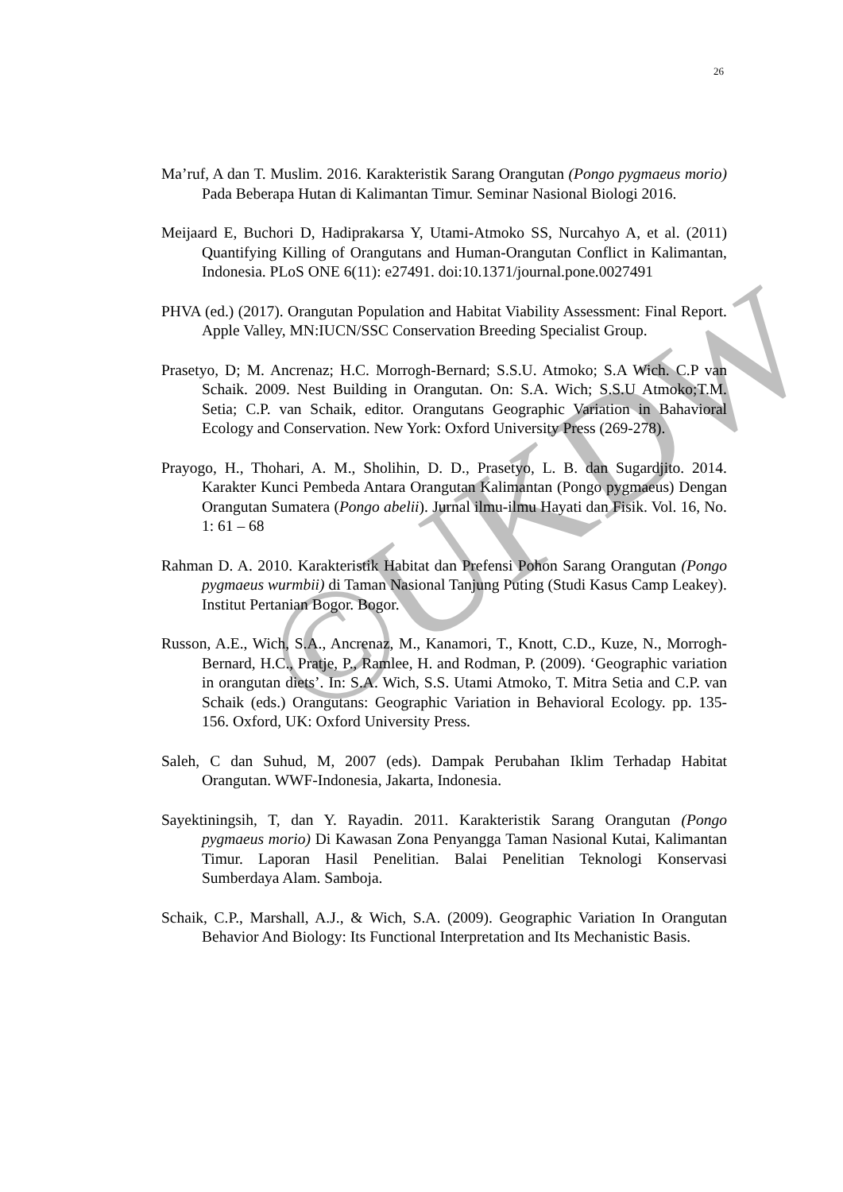26
Ma’ruf, A dan T. Muslim. 2016. Karakteristik Sarang Orangutan (Pongo pygmaeus morio) Pada Beberapa Hutan di Kalimantan Timur. Seminar Nasional Biologi 2016.
Meijaard E, Buchori D, Hadiprakarsa Y, Utami-Atmoko SS, Nurcahyo A, et al. (2011) Quantifying Killing of Orangutans and Human-Orangutan Conflict in Kalimantan, Indonesia. PLoS ONE 6(11): e27491. doi:10.1371/journal.pone.0027491
PHVA (ed.) (2017). Orangutan Population and Habitat Viability Assessment: Final Report. Apple Valley, MN:IUCN/SSC Conservation Breeding Specialist Group.
Prasetyo, D; M. Ancrenaz; H.C. Morrogh-Bernard; S.S.U. Atmoko; S.A Wich. C.P van Schaik. 2009. Nest Building in Orangutan. On: S.A. Wich; S.S.U Atmoko;T.M. Setia; C.P. van Schaik, editor. Orangutans Geographic Variation in Bahavioral Ecology and Conservation. New York: Oxford University Press (269-278).
Prayogo, H., Thohari, A. M., Sholihin, D. D., Prasetyo, L. B. dan Sugardjito. 2014. Karakter Kunci Pembeda Antara Orangutan Kalimantan (Pongo pygmaeus) Dengan Orangutan Sumatera (Pongo abelii). Jurnal ilmu-ilmu Hayati dan Fisik. Vol. 16, No. 1: 61 – 68
Rahman D. A. 2010. Karakteristik Habitat dan Prefensi Pohon Sarang Orangutan (Pongo pygmaeus wurmbii) di Taman Nasional Tanjung Puting (Studi Kasus Camp Leakey). Institut Pertanian Bogor. Bogor.
Russon, A.E., Wich, S.A., Ancrenaz, M., Kanamori, T., Knott, C.D., Kuze, N., Morrogh-Bernard, H.C., Pratje, P., Ramlee, H. and Rodman, P. (2009). ‘Geographic variation in orangutan diets’. In: S.A. Wich, S.S. Utami Atmoko, T. Mitra Setia and C.P. van Schaik (eds.) Orangutans: Geographic Variation in Behavioral Ecology. pp. 135-156. Oxford, UK: Oxford University Press.
Saleh, C dan Suhud, M, 2007 (eds). Dampak Perubahan Iklim Terhadap Habitat Orangutan. WWF-Indonesia, Jakarta, Indonesia.
Sayektiningsih, T, dan Y. Rayadin. 2011. Karakteristik Sarang Orangutan (Pongo pygmaeus morio) Di Kawasan Zona Penyangga Taman Nasional Kutai, Kalimantan Timur. Laporan Hasil Penelitian. Balai Penelitian Teknologi Konservasi Sumberdaya Alam. Samboja.
Schaik, C.P., Marshall, A.J., & Wich, S.A. (2009). Geographic Variation In Orangutan Behavior And Biology: Its Functional Interpretation and Its Mechanistic Basis.
©UKDW